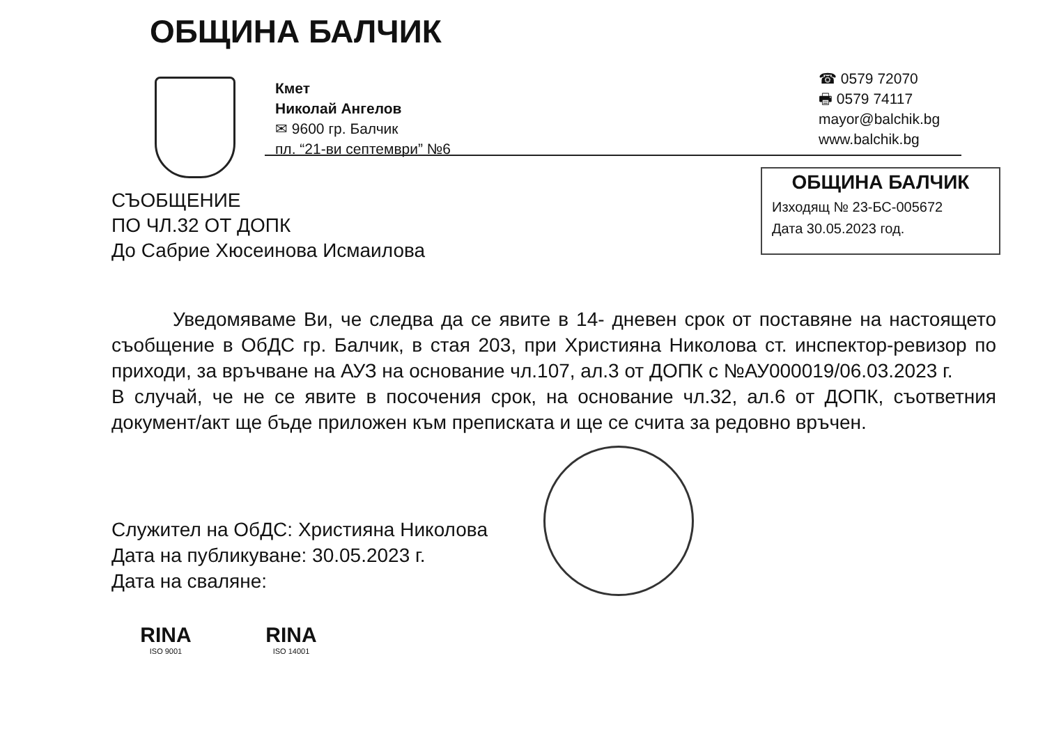ОБЩИНА БАЛЧИК
Кмет
Николай Ангелов
✉ 9600 гр. Балчик
пл. “21-ви септември” №6
☎ 0579 72070
🖶 0579 74117
mayor@balchik.bg
www.balchik.bg
ОБЩИНА БАЛЧИК
Изходящ № 23-БС-005672
Дата 30.05.2023 год.
СЪОБЩЕНИЕ
ПО ЧЛ.32 ОТ ДОПК
До Сабрие Хюсеинова Исмаилова
Уведомяваме Ви, че следва да се явите в 14- дневен срок от поставяне на настоящето съобщение в ОбДС гр. Балчик, в стая 203, при Християна Николова ст. инспектор-ревизор по приходи, за връчване на АУЗ на основание чл.107, ал.3 от ДОПК с №АУ000019/06.03.2023 г.
В случай, че не се явите в посочения срок, на основание чл.32, ал.6 от ДОПК, съответния документ/акт ще бъде приложен към преписката и ще се счита за редовно връчен.
Служител на ОбДС: Християна Николова
Дата на публикуване: 30.05.2023 г.
Дата на сваляне:
RINA
ISO 9001
RINA
ISO 14001